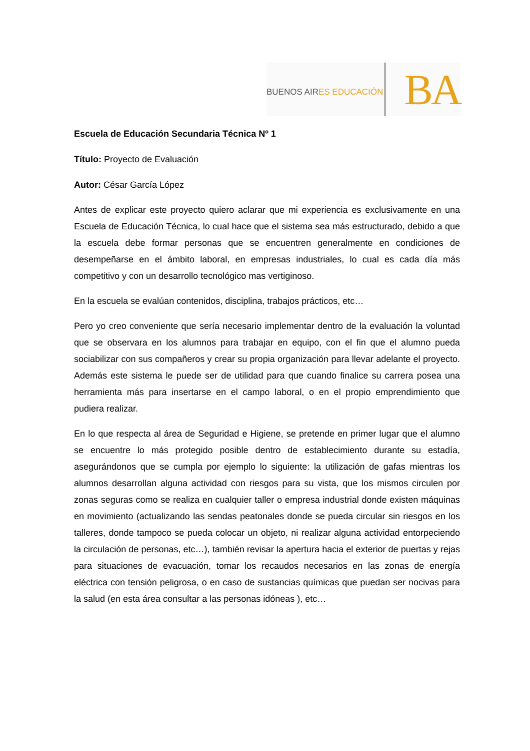BUENOS AIRES EDUCACIÓN
BA
Escuela de Educación Secundaria Técnica Nº 1
Título: Proyecto de Evaluación
Autor: César García López
Antes de explicar este proyecto quiero aclarar que mi experiencia es exclusivamente en una Escuela de Educación Técnica, lo cual hace que el sistema sea más estructurado, debido a que la escuela debe formar personas que se encuentren generalmente en condiciones de desempeñarse en el ámbito laboral, en empresas industriales, lo cual es cada día más competitivo y con un desarrollo tecnológico mas vertiginoso.
En la escuela se evalúan contenidos, disciplina, trabajos prácticos, etc…
Pero yo creo conveniente que sería necesario implementar dentro de la evaluación la voluntad que se observara en los alumnos para trabajar en equipo, con el fin que el alumno pueda sociabilizar con sus compañeros y crear su propia organización para llevar adelante el proyecto. Además este sistema le puede ser de utilidad para que cuando finalice su carrera posea una herramienta más para insertarse en el campo laboral, o en el propio emprendimiento que pudiera realizar.
En lo que respecta al área de Seguridad e Higiene, se pretende en primer lugar que el alumno se encuentre lo más protegido posible dentro de establecimiento durante su estadía, asegurándonos que se cumpla por ejemplo lo siguiente: la utilización de gafas mientras los alumnos desarrollan alguna actividad con riesgos para su vista, que los mismos circulen por zonas seguras como se realiza en cualquier taller o empresa industrial donde existen máquinas en movimiento (actualizando las sendas peatonales donde se pueda circular sin riesgos en los talleres, donde tampoco se pueda colocar un objeto, ni realizar alguna actividad entorpeciendo la circulación de personas, etc…), también revisar la apertura hacia el exterior de puertas y rejas para situaciones de evacuación, tomar los recaudos necesarios en las zonas de energía eléctrica con tensión peligrosa, o en caso de sustancias químicas que puedan ser nocivas para la salud (en esta área consultar a las personas idóneas ), etc…